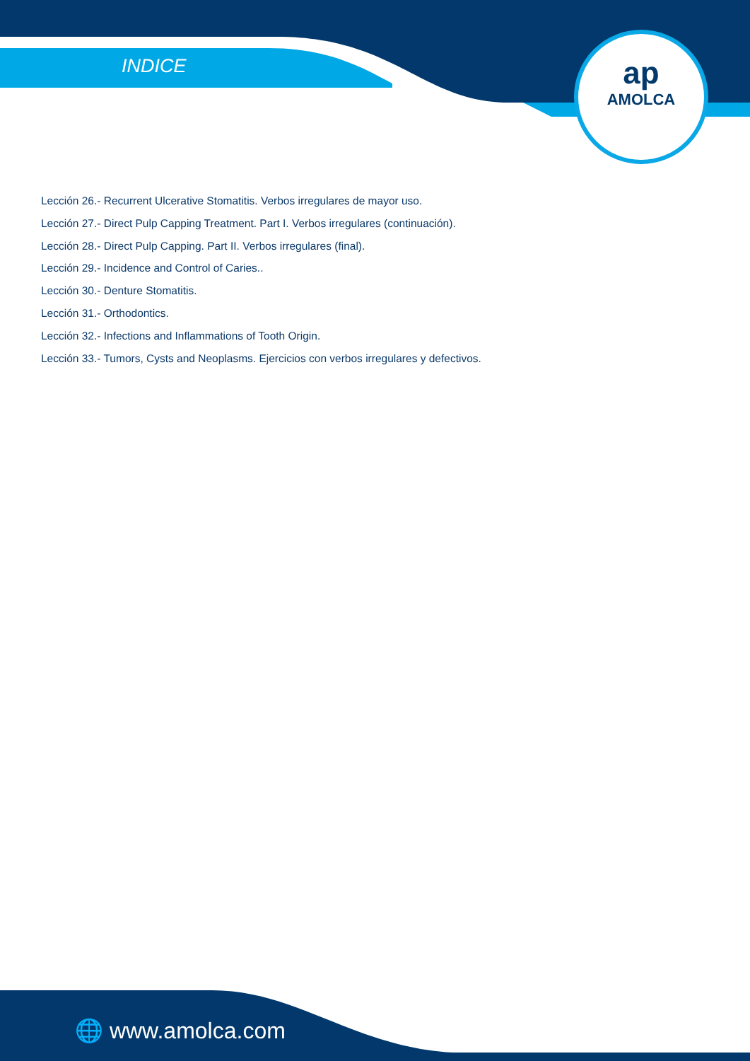INDICE
ap
AMOLCA
Lección 26.- Recurrent Ulcerative Stomatitis. Verbos irregulares de mayor uso.
Lección 27.- Direct Pulp Capping Treatment. Part I. Verbos irregulares (continuación).
Lección 28.- Direct Pulp Capping. Part II. Verbos irregulares (final).
Lección 29.- Incidence and Control of Caries..
Lección 30.- Denture Stomatitis.
Lección 31.- Orthodontics.
Lección 32.- Infections and Inflammations of Tooth Origin.
Lección 33.- Tumors, Cysts and Neoplasms. Ejercicios con verbos irregulares y defectivos.
🌐 www.amolca.com